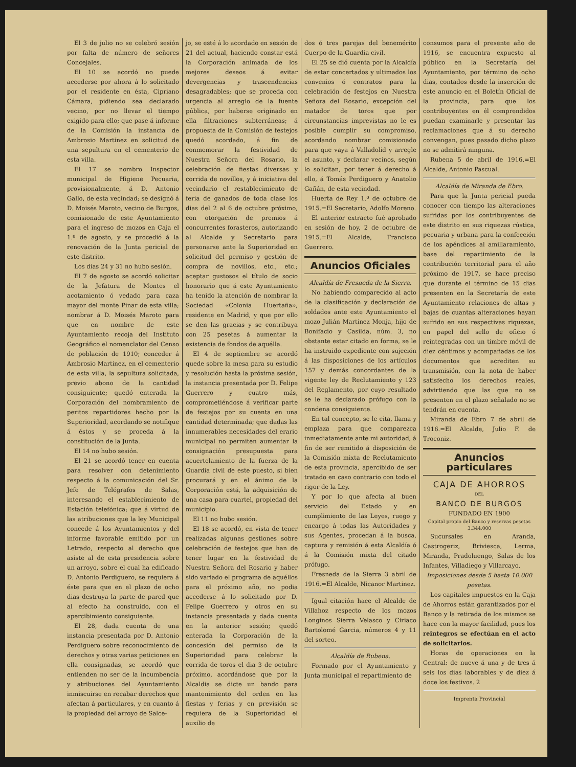El 3 de julio no se celebró sesión por falta de número de señores Concejales.
El 10 se acordó no puede accederse por ahora á lo solicitado por el residente en ésta, Cipriano Cámara, pidiendo sea declarado vecino, por no llevar el tiempo exigido para ello; que pase á informe de la Comisión la instancia de Ambrosio Martínez en solicitud de una sepultura en el cementerio de esta villa.
El 17 se nombro Inspector municipal de Higiene Pecuaria, provisionalmente, á D. Antonio Gallo, de esta vecindad; se designó á D. Moisés Maroto, vecino de Burgos, comisionado de este Ayuntamiento para el ingreso de mozos en Caja el 1.º de agosto, y se procedió á la renovación de la Junta pericial de este distrito.
Los dias 24 y 31 no hubo sesión.
El 7 de agosto se acordó solicitar de la Jefatura de Montes el acotamiento ó vedado para caza mayor del monte Pinar de esta villa; nombrar á D. Moisés Maroto para que en nombre de este Ayuntamiento recoja del Instituto Geográfico el nomenclator del Censo de población de 1910; conceder á Ambrosio Martinez, en el cementerio de esta villa, la sepultura solicitada, previo abono de la cantidad consiguiente; quedó enterada la Corporación del nombramiento de peritos repartidores hecho por la Superioridad, acordando se notifique á éstos y se proceda á la constitución de la Junta.
El 14 no hubo sesión.
El 21 se acordó tener en cuenta para resolver con detenimiento respecto á la comunicación del Sr. Jefe de Telégrafos de Salas, interesando el establecimiento de Estación telefónica; que á virtud de las atribuciones que la ley Municipal concede á los Ayuntamientos y del informe favorable emitido por un Letrado, respecto al derecho que asiste al de esta presidencia sobre un arroyo, sobre el cual ha edificado D. Antonio Perdiguero, se requiera á éste para que en el plazo de ocho dias destruya la parte de pared que al efecto ha construido, con el apercibimiento consiguiente.
El 28, dada cuenta de una instancia presentada por D. Antonio Perdiguero sobre reconocimiento de derechos y otras varias peticiones en ella consignadas, se acordó que entienden no ser de la incumbencia y atribuciones del Ayuntamiento inmiscuirse en recabar derechos que afectan á particulares, y en cuanto á la propiedad del arroyo de Salce-
jo, se esté á lo acordado en sesión de 21 del actual, haciendo constar está la Corporación animada de los mejores deseos á evitar devergencias y trascendencias desagradables; que se proceda con urgencia al arreglo de la fuente pública, por haberse originado en ella filtraciones subterráneas; á propuesta de la Comisión de festejos quedó acordado, á fin de conmemorar la festividad de Nuestra Señora del Rosario, la celebración de fiestas diversas y corrida de novillos, y á iniciativa del vecindario el restablecimiento de feria de ganados de toda clase los dias del 2 al 6 de octubre próximo, con otorgación de premios á concurrentes forasteros, autorizando al Alcalde y Secretario para personarse ante la Superioridad en solicitud del permiso y gestión de compra de novillos, etc., etc.; aceptar gustosos el título de socio honorario que á este Ayuntamiento ha tenido la atención de nombrar la Sociedad «Colonia Huertaña», residente en Madrid, y que por ello se den las gracias y se contribuya con 25 pesetas á aumentar la existencia de fondos de aquélla.
El 4 de septiembre se acordó quede sobre la mesa para su estudio y resolución hasta la próxima sesión, la instancia presentada por D. Felipe Guerrero y cuatro más, comprometiéndose á verificar parte de festejos por su cuenta en una cantidad determinada; que dadas las innumerables necesidades del erario municipal no permiten aumentar la consignación presupuesta para acuertelamiento de la fuerza de la Guardia civil de este puesto, si bien procurará y en el ánimo de la Corporación está, la adquisición de una casa para cuartel, propiedad del municipio.
El 11 no hubo sesión.
El 18 se acordó, en vista de tener realizadas algunas gestiones sobre celebración de festejos que han de tener lugar en la festividad de Nuestra Señora del Rosario y haber sido variado el programa de aquéllos para el próximo año, no podia accederse á lo solicitado por D. Felipe Guerrero y otros en su instancia presentada y dada cuenta en la anterior sesión; quedó enterada la Corporación de la concesión del permiso de la Superioridad para celebrar la corrida de toros el dia 3 de octubre próximo, acordándose que por la Alcaldia se dicte un bando para mantenimiento del orden en las fiestas y ferias y en previsión se requiera de la Superioridad el auxilio de
dos ó tres parejas del benemérito Cuerpo de la Guardia civil.
El 25 se dió cuenta por la Alcaldía de estar concertados y ultimados los convenios ó contratos para la celebración de festejos en Nuestra Señora del Rosario, excepción del matador de toros que por circunstancias imprevistas no le es posible cumplir su compromiso, acordando nombrar comisionado para que vaya á Valladolid y arregle el asunto, y declarar vecinos, según lo solicitan, por tener á derecho á ello, á Tomás Perdiguero y Anatolio Gañán, de esta vecindad.
Huerta de Rey 1.º de octubre de 1915.=El Secretario, Adolfo Moreno.
El anterior extracto fué aprobado en sesión de hoy, 2 de octubre de 1915.=El Alcalde, Francisco Guerrero.
Anuncios Oficiales
Alcaldía de Fresneda de la Sierra.
No habiendo comparecido al acto de la clasificación y declaración de soldados ante este Ayuntamiento el mozo Julián Martinez Monja, hijo de Bonifacio y Casilda, núm. 3, no obstante estar citado en forma, se le ha instruido expediente con sujeción á las disposiciones de los artículos 157 y demás concordantes de la vigente ley de Reclutamiento y 123 del Reglamento, por cuyo resultado se le ha declarado prófugo con la condena consiguiente.
En tal concepto, se le cita, llama y emplaza para que comparezca inmediatamente ante mi autoridad, á fin de ser remitido á disposición de la Comisión mixta de Reclutamiento de esta provincia, apercibido de ser tratado en caso contrario con todo el rigor de la Ley.
Y por lo que afecta al buen servicio del Estado y en cumplimiento de las Leyes, ruego y encargo á todas las Autoridades y sus Agentes, procedan á la busca, captura y remisión á esta Alcaldía ó á la Comisión mixta del citado prófugo.
Fresneda de la Sierra 3 abril de 1916.=El Alcalde, Nicanor Martinez.
Igual citación hace el Alcalde de Villahoz respecto de los mozos Longinos Sierra Velasco y Ciriaco Bartolomé Garcia, números 4 y 11 del sorteo.
Alcaldía de Rubena.
Formado por el Ayuntamiento y Junta municipal el repartimiento de
consumos para el presente año de 1916, se encuentra expuesto al público en la Secretaría del Ayuntamiento, por término de ocho dias, contados desde la inserción de este anuncio en el Boletín Oficial de la provincia, para que los contribuyentes en él comprendidos puedan examinarle y presentar las reclamaciones que á su derecho convengan, pues pasado dicho plazo no se admitirá ninguna.
Rubena 5 de abril de 1916.=El Alcalde, Antonio Pascual.
Alcaldía de Miranda de Ebro.
Para que la Junta pericial pueda conocer con tiempo las alteraciones sufridas por los contribuyentes de este distrito en sus riquezas rústica, pecuaria y urbana para la confección de los apéndices al amillaramiento, base del repartimiento de la contribución territorial para el año próximo de 1917, se hace preciso que durante el término de 15 dias presenten en la Secretaría de este Ayuntamiento relaciones de altas y bajas de cuantas alteraciones hayan sufrido en sus respectivas riquezas, en papel del sello de oficio ó reintegradas con un timbre móvil de diez céntimos y acompañadas de los documentos que acrediten su transmisión, con la nota de haber satisfecho los derechos reales, advirtiendo que las que no se presenten en el plazo señalado no se tendrán en cuenta.
Miranda de Ebro 7 de abril de 1916.=El Alcalde, Julio F. de Troconiz.
Anuncios particulares
CAJA DE AHORROS
DEL
BANCO DE BURGOS
FUNDADO EN 1900
Capital propio del Banco y reservas pesetas 3.344.000
Sucursales en Aranda, Castrogeriz, Briviesca, Lerma, Miranda, Pradoluengo, Salas de los Infantes, Villadiego y Villarcayo.
Imposiciones desde 5 hasta 10.000 pesetas.
Los capitales impuestos en la Caja de Ahorros están garantizados por el Banco y la retirada de los mismos se hace con la mayor facilidad, pues los reintegros se efectúan en el acto de solicitarlos.
Horas de operaciones en la Central: de nueve á una y de tres á seis los dias laborables y de diez á doce los festivos. 2
Imprenta Provincial